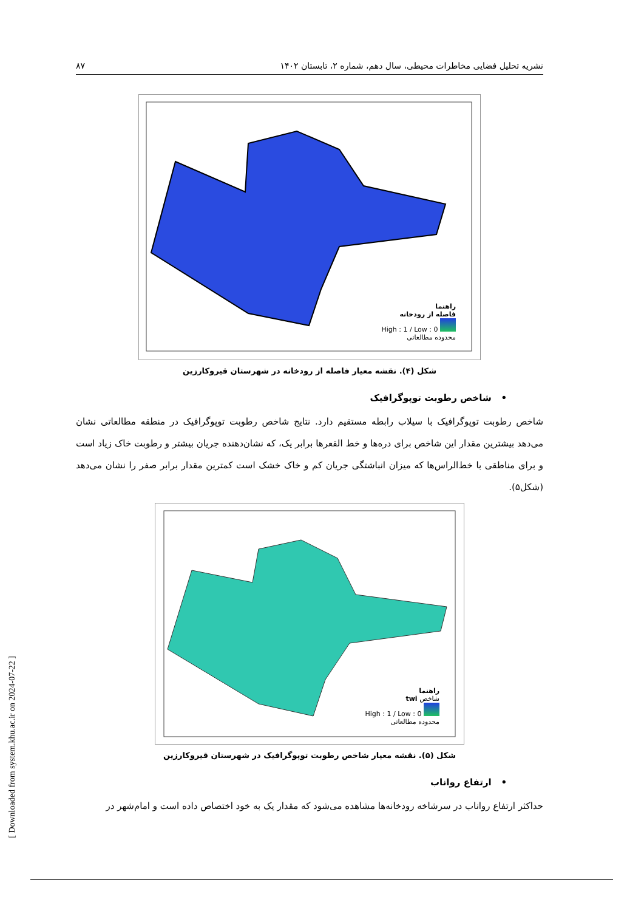نشریه تحلیل فضایی مخاطرات محیطی، سال دهم، شماره ۲، تابستان ۱۴۰۲ ۸۷
راهنما
فاصله از رودخانه
High : 1 / Low : 0
محدوده مطالعاتی
شکل (۴). نقشه معیار فاصله از رودخانه در شهرستان قیروکارزین
• شاخص رطوبت توپوگرافیک
شاخص رطوبت توپوگرافیک با سیلاب رابطه مستقیم دارد. نتایج شاخص رطوبت توپوگرافیک در منطقه مطالعاتی نشان می‌دهد بیشترین مقدار این شاخص برای دره‌ها و خط القعرها برابر یک، که نشان‌دهنده جریان بیشتر و رطوبت خاک زیاد است و برای مناطقی با خط‌الراس‌ها که میزان انباشتگی جریان کم و خاک خشک است کمترین مقدار برابر صفر را نشان می‌دهد (شکل۵).
راهنما
شاخص twi
High : 1 / Low : 0
محدوده مطالعاتی
شکل (۵). نقشه معیار شاخص رطوبت توپوگرافیک در شهرستان قیروکارزین
• ارتفاع رواناب
حداکثر ارتفاع رواناب در سرشاخه رودخانه‌ها مشاهده می‌شود که مقدار یک به خود اختصاص داده است و امام‌شهر در
[ Downloaded from system.khu.ac.ir on 2024-07-22 ]